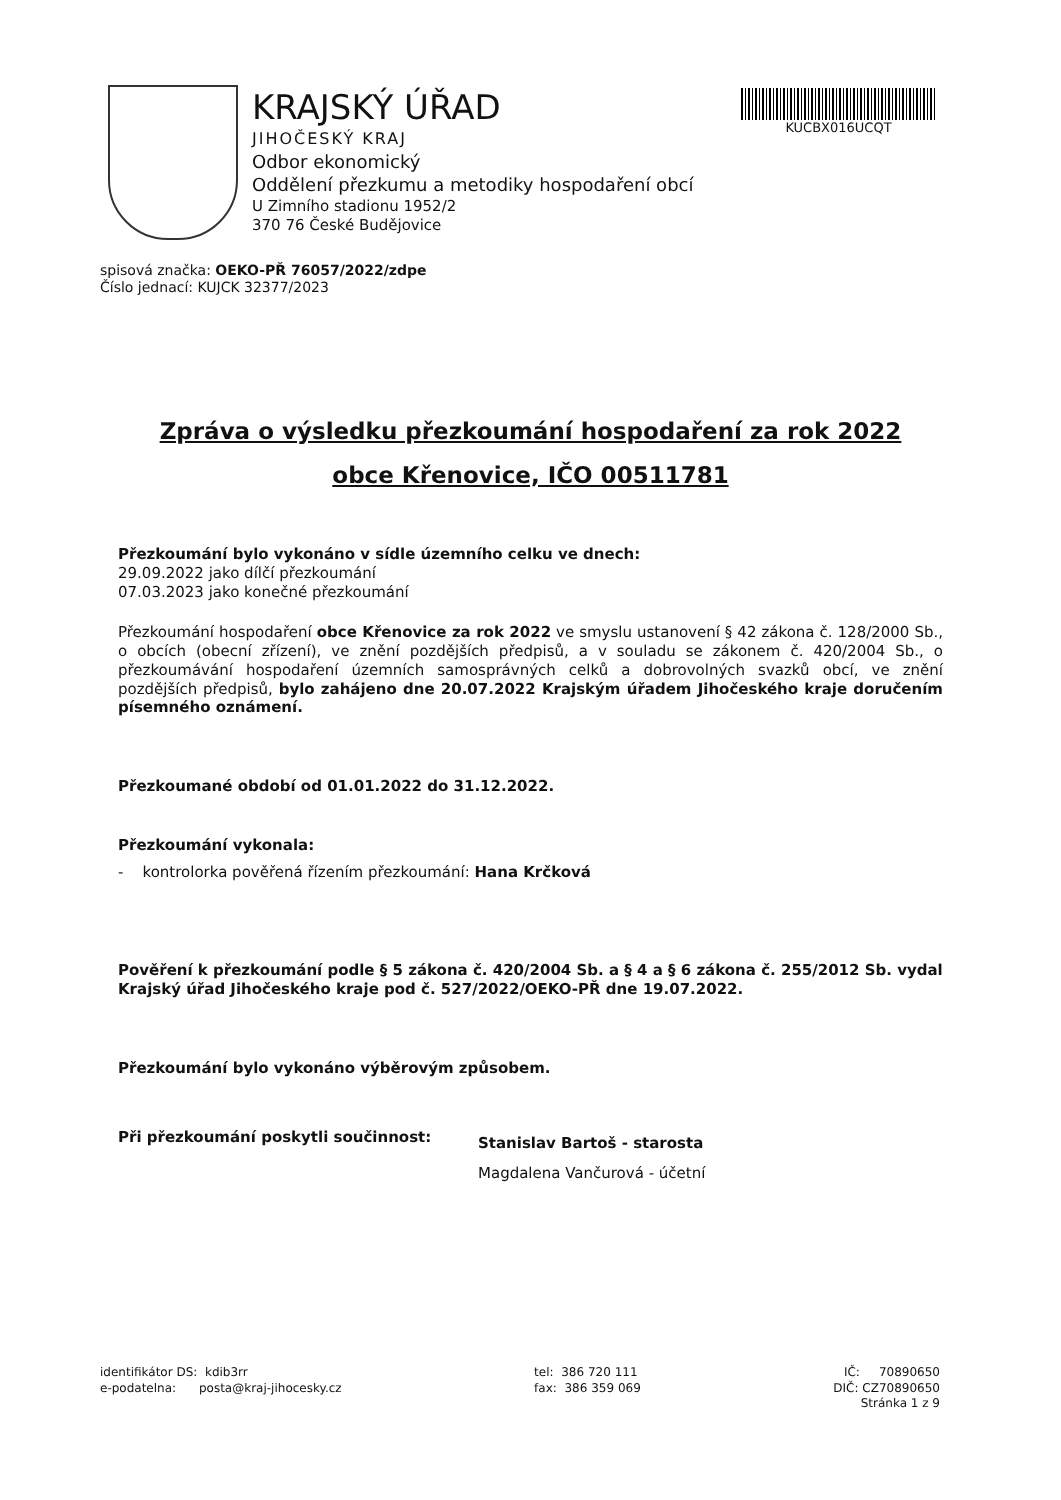KRAJSKÝ ÚŘAD
JIHOČESKÝ KRAJ
Odbor ekonomický
Oddělení přezkumu a metodiky hospodaření obcí
U Zimního stadionu 1952/2
370 76 České Budějovice
KUCBX016UCQT
spisová značka: OEKO-PŘ 76057/2022/zdpe
Číslo jednací: KUJCK 32377/2023
Zpráva o výsledku přezkoumání hospodaření za rok 2022
obce Křenovice, IČO 00511781
Přezkoumání bylo vykonáno v sídle územního celku ve dnech:
29.09.2022 jako dílčí přezkoumání
07.03.2023 jako konečné přezkoumání
Přezkoumání hospodaření obce Křenovice za rok 2022 ve smyslu ustanovení § 42 zákona č. 128/2000 Sb., o obcích (obecní zřízení), ve znění pozdějších předpisů, a v souladu se zákonem č. 420/2004 Sb., o přezkoumávání hospodaření územních samosprávných celků a dobrovolných svazků obcí, ve znění pozdějších předpisů, bylo zahájeno dne 20.07.2022 Krajským úřadem Jihočeského kraje doručením písemného oznámení.
Přezkoumané období od 01.01.2022 do 31.12.2022.
Přezkoumání vykonala:
- kontrolorka pověřená řízením přezkoumání: Hana Krčková
Pověření k přezkoumání podle § 5 zákona č. 420/2004 Sb. a § 4 a § 6 zákona č. 255/2012 Sb. vydal Krajský úřad Jihočeského kraje pod č. 527/2022/OEKO-PŘ dne 19.07.2022.
Přezkoumání bylo vykonáno výběrovým způsobem.
Při přezkoumání poskytli součinnost:
Stanislav Bartoš - starosta
Magdalena Vančurová - účetní
identifikátor DS: kdib3rr
e-podatelna: posta@kraj-jihocesky.cz
tel: 386 720 111
fax: 386 359 069
IČ: 70890650
DIČ: CZ70890650
Stránka 1 z 9